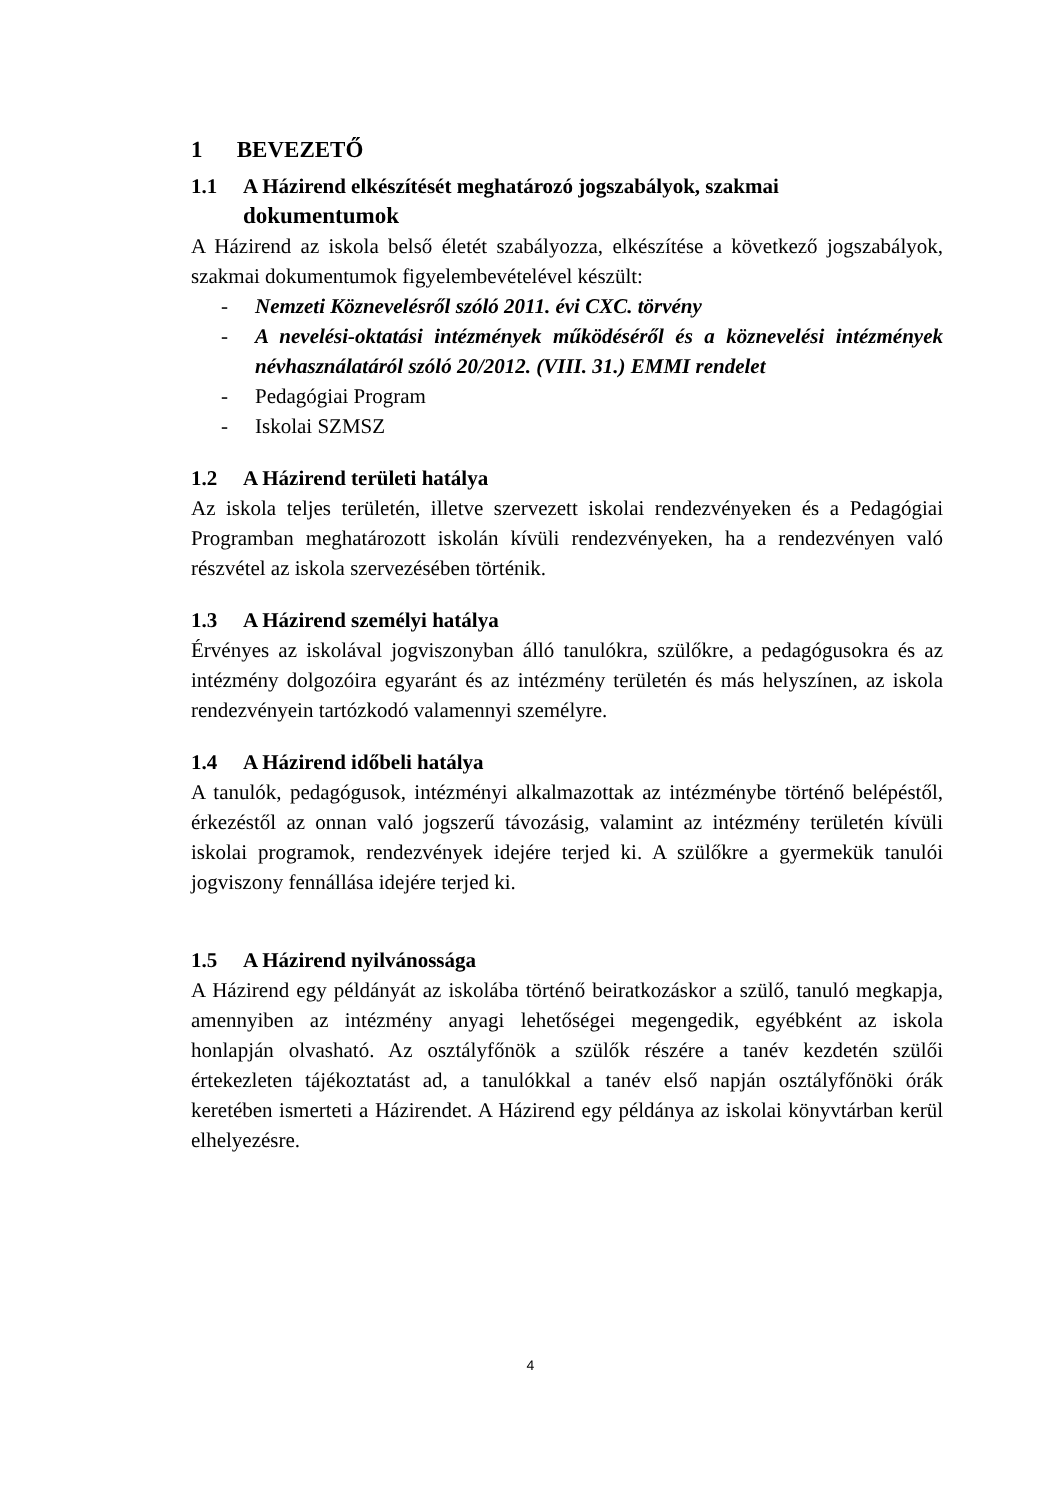1 BEVEZETŐ
1.1 A Házirend elkészítését meghatározó jogszabályok, szakmai
dokumentumok
A Házirend az iskola belső életét szabályozza, elkészítése a következő jogszabályok, szakmai dokumentumok figyelembevételével készült:
- Nemzeti Köznevelésről szóló 2011. évi CXC. törvény
- A nevelési-oktatási intézmények működéséről és a köznevelési intézmények névhasználatáról szóló 20/2012. (VIII. 31.) EMMI rendelet
- Pedagógiai Program
- Iskolai SZMSZ
1.2 A Házirend területi hatálya
Az iskola teljes területén, illetve szervezett iskolai rendezvényeken és a Pedagógiai Programban meghatározott iskolán kívüli rendezvényeken, ha a rendezvényen való részvétel az iskola szervezésében történik.
1.3 A Házirend személyi hatálya
Érvényes az iskolával jogviszonyban álló tanulókra, szülőkre, a pedagógusokra és az intézmény dolgozóira egyaránt és az intézmény területén és más helyszínen, az iskola rendezvényein tartózkodó valamennyi személyre.
1.4 A Házirend időbeli hatálya
A tanulók, pedagógusok, intézményi alkalmazottak az intézménybe történő belépéstől, érkezéstől az onnan való jogszerű távozásig, valamint az intézmény területén kívüli iskolai programok, rendezvények idejére terjed ki. A szülőkre a gyermekük tanulói jogviszony fennállása idejére terjed ki.
1.5 A Házirend nyilvánossága
A Házirend egy példányát az iskolába történő beiratkozáskor a szülő, tanuló megkapja, amennyiben az intézmény anyagi lehetőségei megengedik, egyébként az iskola honlapján olvasható. Az osztályfőnök a szülők részére a tanév kezdetén szülői értekezleten tájékoztatást ad, a tanulókkal a tanév első napján osztályfőnöki órák keretében ismerteti a Házirendet. A Házirend egy példánya az iskolai könyvtárban kerül elhelyezésre.
4